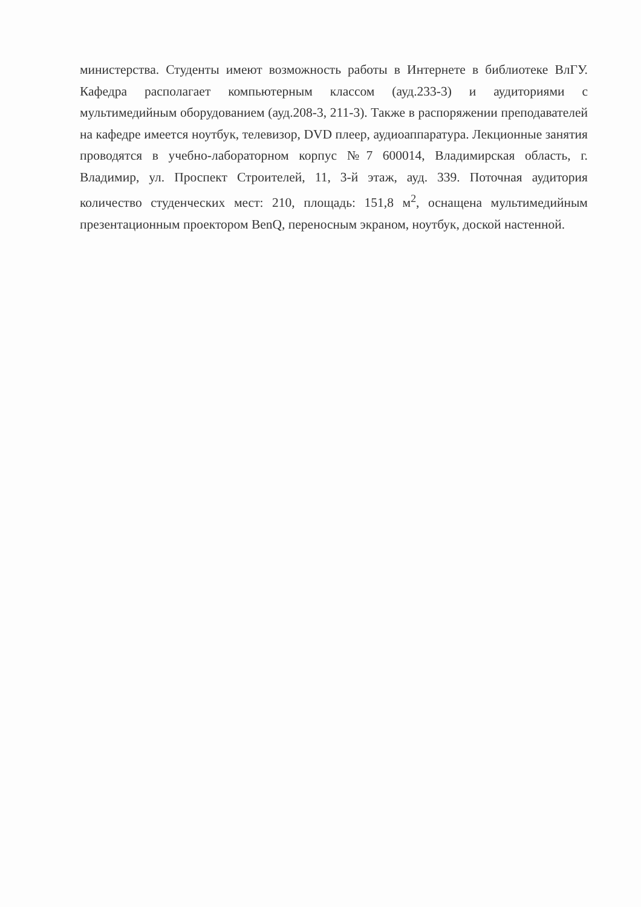министерства. Студенты имеют возможность работы в Интернете в библиотеке ВлГУ. Кафедра располагает компьютерным классом (ауд.233-3) и аудиториями с мультимедийным оборудованием (ауд.208-3, 211-3). Также в распоряжении преподавателей на кафедре имеется ноутбук, телевизор, DVD плеер, аудиоаппаратура. Лекционные занятия проводятся в учебно-лабораторном корпус №7 600014, Владимирская область, г. Владимир, ул. Проспект Строителей, 11, 3-й этаж, ауд. 339. Поточная аудитория количество студенческих мест: 210, площадь: 151,8 м<sup>2</sup>, оснащена мультимедийным презентационным проектором BenQ, переносным экраном, ноутбук, доской настенной.